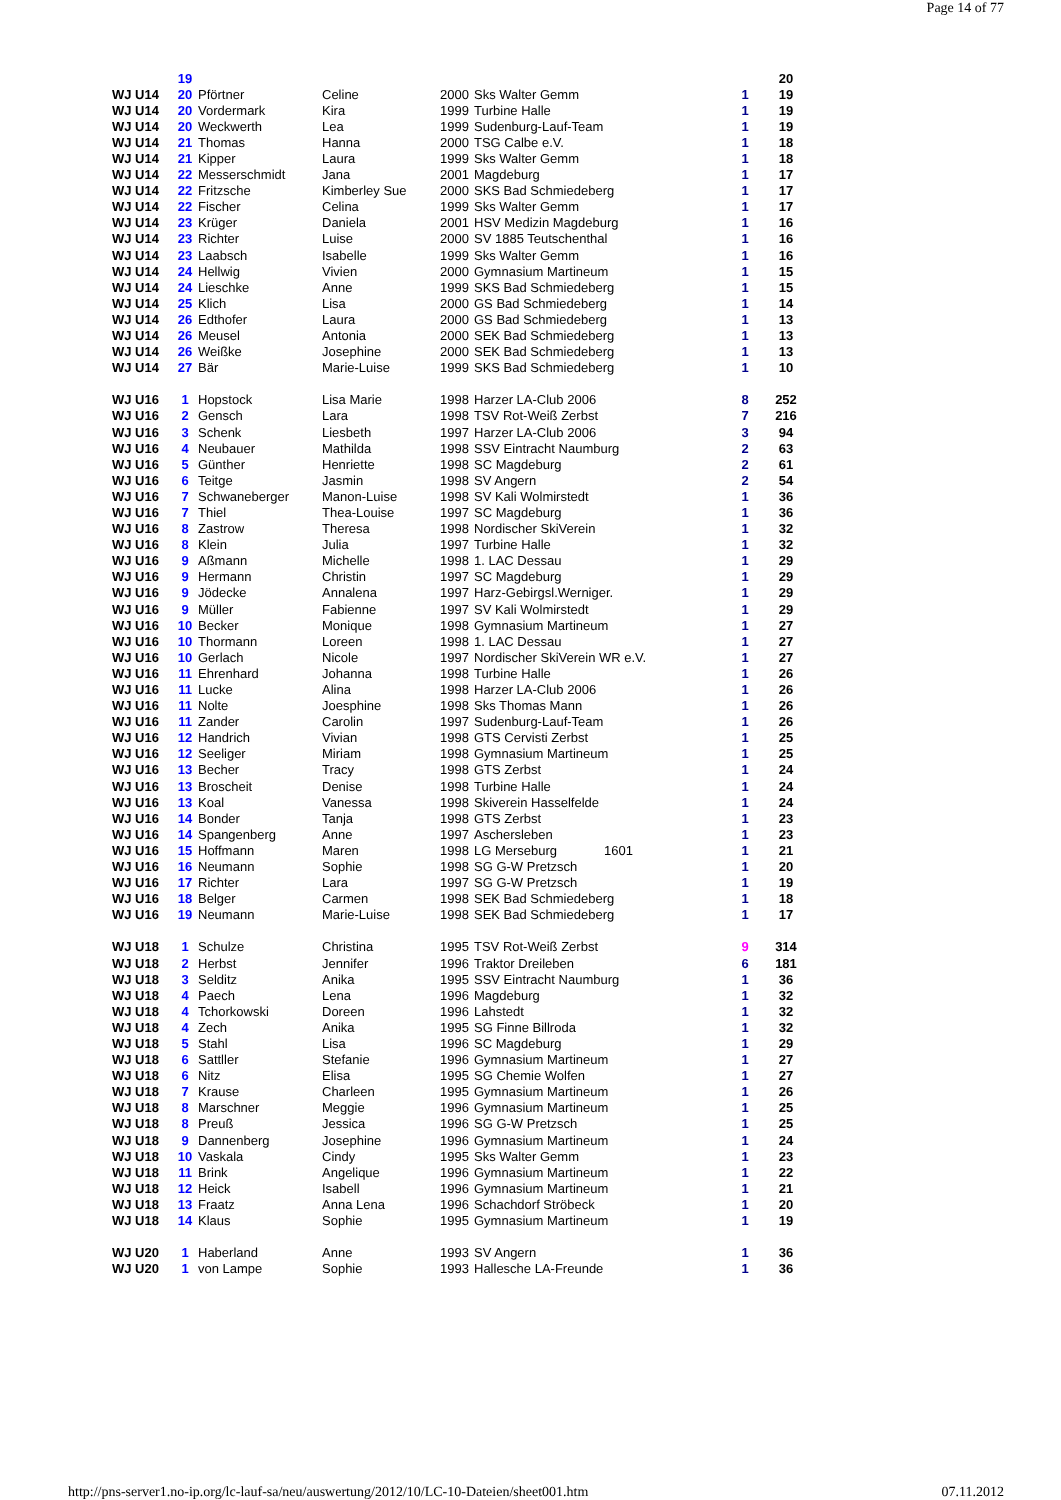Page 14 of 77
| | 19 | | | | | | 20 |
| WJ U14 | 20 | Pförtner | Celine | 2000 | Sks Walter Gemm | 1 | 19 |
| WJ U14 | 20 | Vordermark | Kira | 1999 | Turbine Halle | 1 | 19 |
| WJ U14 | 20 | Weckwerth | Lea | 1999 | Sudenburg-Lauf-Team | 1 | 19 |
| WJ U14 | 21 | Thomas | Hanna | 2000 | TSG Calbe e.V. | 1 | 18 |
| WJ U14 | 21 | Kipper | Laura | 1999 | Sks Walter Gemm | 1 | 18 |
| WJ U14 | 22 | Messerschmidt | Jana | 2001 | Magdeburg | 1 | 17 |
| WJ U14 | 22 | Fritzsche | Kimberley Sue | 2000 | SKS Bad Schmiedeberg | 1 | 17 |
| WJ U14 | 22 | Fischer | Celina | 1999 | Sks Walter Gemm | 1 | 17 |
| WJ U14 | 23 | Krüger | Daniela | 2001 | HSV Medizin Magdeburg | 1 | 16 |
| WJ U14 | 23 | Richter | Luise | 2000 | SV 1885 Teutschenthal | 1 | 16 |
| WJ U14 | 23 | Laabsch | Isabelle | 1999 | Sks Walter Gemm | 1 | 16 |
| WJ U14 | 24 | Hellwig | Vivien | 2000 | Gymnasium Martineum | 1 | 15 |
| WJ U14 | 24 | Lieschke | Anne | 1999 | SKS Bad Schmiedeberg | 1 | 15 |
| WJ U14 | 25 | Klich | Lisa | 2000 | GS Bad Schmiedeberg | 1 | 14 |
| WJ U14 | 26 | Edthofer | Laura | 2000 | GS Bad Schmiedeberg | 1 | 13 |
| WJ U14 | 26 | Meusel | Antonia | 2000 | SEK Bad Schmiedeberg | 1 | 13 |
| WJ U14 | 26 | Weißke | Josephine | 2000 | SEK Bad Schmiedeberg | 1 | 13 |
| WJ U14 | 27 | Bär | Marie-Luise | 1999 | SKS Bad Schmiedeberg | 1 | 10 |
| WJ U16 | 1 | Hopstock | Lisa Marie | 1998 | Harzer LA-Club 2006 | 8 | 252 |
| WJ U16 | 2 | Gensch | Lara | 1998 | TSV Rot-Weiß Zerbst | 7 | 216 |
| WJ U16 | 3 | Schenk | Liesbeth | 1997 | Harzer LA-Club 2006 | 3 | 94 |
| WJ U16 | 4 | Neubauer | Mathilda | 1998 | SSV Eintracht Naumburg | 2 | 63 |
| WJ U16 | 5 | Günther | Henriette | 1998 | SC Magdeburg | 2 | 61 |
| WJ U16 | 6 | Teitge | Jasmin | 1998 | SV Angern | 2 | 54 |
| WJ U16 | 7 | Schwaneberger | Manon-Luise | 1998 | SV Kali Wolmirstedt | 1 | 36 |
| WJ U16 | 7 | Thiel | Thea-Louise | 1997 | SC Magdeburg | 1 | 36 |
| WJ U16 | 8 | Zastrow | Theresa | 1998 | Nordischer SkiVerein | 1 | 32 |
| WJ U16 | 8 | Klein | Julia | 1997 | Turbine Halle | 1 | 32 |
| WJ U16 | 9 | Aßmann | Michelle | 1998 | 1. LAC Dessau | 1 | 29 |
| WJ U16 | 9 | Hermann | Christin | 1997 | SC Magdeburg | 1 | 29 |
| WJ U16 | 9 | Jödecke | Annalena | 1997 | Harz-Gebirgsl.Werniger. | 1 | 29 |
| WJ U16 | 9 | Müller | Fabienne | 1997 | SV Kali Wolmirstedt | 1 | 29 |
| WJ U16 | 10 | Becker | Monique | 1998 | Gymnasium Martineum | 1 | 27 |
| WJ U16 | 10 | Thormann | Loreen | 1998 | 1. LAC Dessau | 1 | 27 |
| WJ U16 | 10 | Gerlach | Nicole | 1997 | Nordischer SkiVerein WR e.V. | 1 | 27 |
| WJ U16 | 11 | Ehrenhard | Johanna | 1998 | Turbine Halle | 1 | 26 |
| WJ U16 | 11 | Lucke | Alina | 1998 | Harzer LA-Club 2006 | 1 | 26 |
| WJ U16 | 11 | Nolte | Joesphine | 1998 | Sks Thomas Mann | 1 | 26 |
| WJ U16 | 11 | Zander | Carolin | 1997 | Sudenburg-Lauf-Team | 1 | 26 |
| WJ U16 | 12 | Handrich | Vivian | 1998 | GTS Cervisti Zerbst | 1 | 25 |
| WJ U16 | 12 | Seeliger | Miriam | 1998 | Gymnasium Martineum | 1 | 25 |
| WJ U16 | 13 | Becher | Tracy | 1998 | GTS Zerbst | 1 | 24 |
| WJ U16 | 13 | Broscheit | Denise | 1998 | Turbine Halle | 1 | 24 |
| WJ U16 | 13 | Koal | Vanessa | 1998 | Skiverein Hasselfelde | 1 | 24 |
| WJ U16 | 14 | Bonder | Tanja | 1998 | GTS Zerbst | 1 | 23 |
| WJ U16 | 14 | Spangenberg | Anne | 1997 | Aschersleben | 1 | 23 |
| WJ U16 | 15 | Hoffmann | Maren | 1998 | LG Merseburg 1601 | 1 | 21 |
| WJ U16 | 16 | Neumann | Sophie | 1998 | SG G-W Pretzsch | 1 | 20 |
| WJ U16 | 17 | Richter | Lara | 1997 | SG G-W Pretzsch | 1 | 19 |
| WJ U16 | 18 | Belger | Carmen | 1998 | SEK Bad Schmiedeberg | 1 | 18 |
| WJ U16 | 19 | Neumann | Marie-Luise | 1998 | SEK Bad Schmiedeberg | 1 | 17 |
| WJ U18 | 1 | Schulze | Christina | 1995 | TSV Rot-Weiß Zerbst | 9 | 314 |
| WJ U18 | 2 | Herbst | Jennifer | 1996 | Traktor Dreileben | 6 | 181 |
| WJ U18 | 3 | Selditz | Anika | 1995 | SSV Eintracht Naumburg | 1 | 36 |
| WJ U18 | 4 | Paech | Lena | 1996 | Magdeburg | 1 | 32 |
| WJ U18 | 4 | Tchorkowski | Doreen | 1996 | Lahstedt | 1 | 32 |
| WJ U18 | 4 | Zech | Anika | 1995 | SG Finne Billroda | 1 | 32 |
| WJ U18 | 5 | Stahl | Lisa | 1996 | SC Magdeburg | 1 | 29 |
| WJ U18 | 6 | Sattller | Stefanie | 1996 | Gymnasium Martineum | 1 | 27 |
| WJ U18 | 6 | Nitz | Elisa | 1995 | SG Chemie Wolfen | 1 | 27 |
| WJ U18 | 7 | Krause | Charleen | 1995 | Gymnasium Martineum | 1 | 26 |
| WJ U18 | 8 | Marschner | Meggie | 1996 | Gymnasium Martineum | 1 | 25 |
| WJ U18 | 8 | Preuß | Jessica | 1996 | SG G-W Pretzsch | 1 | 25 |
| WJ U18 | 9 | Dannenberg | Josephine | 1996 | Gymnasium Martineum | 1 | 24 |
| WJ U18 | 10 | Vaskala | Cindy | 1995 | Sks Walter Gemm | 1 | 23 |
| WJ U18 | 11 | Brink | Angelique | 1996 | Gymnasium Martineum | 1 | 22 |
| WJ U18 | 12 | Heick | Isabell | 1996 | Gymnasium Martineum | 1 | 21 |
| WJ U18 | 13 | Fraatz | Anna Lena | 1996 | Schachdorf Ströbeck | 1 | 20 |
| WJ U18 | 14 | Klaus | Sophie | 1995 | Gymnasium Martineum | 1 | 19 |
| WJ U20 | 1 | Haberland | Anne | 1993 | SV Angern | 1 | 36 |
| WJ U20 | 1 | von Lampe | Sophie | 1993 | Hallesche LA-Freunde | 1 | 36 |
http://pns-server1.no-ip.org/lc-lauf-sa/neu/auswertung/2012/10/LC-10-Dateien/sheet001.htm 07.11.2012